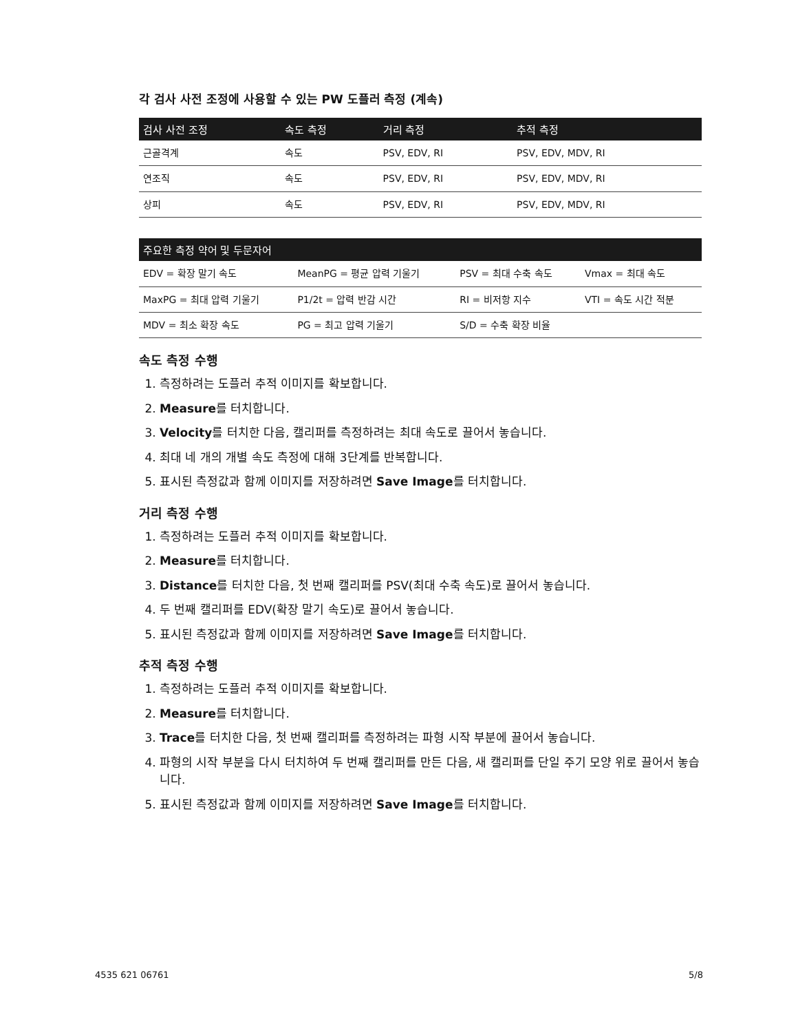각 검사 사전 조정에 사용할 수 있는 PW 도플러 측정 (계속)
| 검사 사전 조정 | 속도 측정 | 거리 측정 | 추적 측정 |
| --- | --- | --- | --- |
| 근골격계 | 속도 | PSV, EDV, RI | PSV, EDV, MDV, RI |
| 연조직 | 속도 | PSV, EDV, RI | PSV, EDV, MDV, RI |
| 상피 | 속도 | PSV, EDV, RI | PSV, EDV, MDV, RI |
| 주요한 측정 약어 및 두문자어 | | | |
| --- | --- | --- | --- |
| EDV = 확장 말기 속도 | MeanPG = 평균 압력 기울기 | PSV = 최대 수축 속도 | Vmax = 최대 속도 |
| MaxPG = 최대 압력 기울기 | P1/2t = 압력 반감 시간 | RI = 비저항 지수 | VTI = 속도 시간 적분 |
| MDV = 최소 확장 속도 | PG = 최고 압력 기울기 | S/D = 수축 확장 비율 | |
속도 측정 수행
1. 측정하려는 도플러 추적 이미지를 확보합니다.
2. Measure를 터치합니다.
3. Velocity를 터치한 다음, 캘리퍼를 측정하려는 최대 속도로 끌어서 놓습니다.
4. 최대 네 개의 개별 속도 측정에 대해 3단계를 반복합니다.
5. 표시된 측정값과 함께 이미지를 저장하려면 Save Image를 터치합니다.
거리 측정 수행
1. 측정하려는 도플러 추적 이미지를 확보합니다.
2. Measure를 터치합니다.
3. Distance를 터치한 다음, 첫 번째 캘리퍼를 PSV(최대 수축 속도)로 끌어서 놓습니다.
4. 두 번째 캘리퍼를 EDV(확장 말기 속도)로 끌어서 놓습니다.
5. 표시된 측정값과 함께 이미지를 저장하려면 Save Image를 터치합니다.
추적 측정 수행
1. 측정하려는 도플러 추적 이미지를 확보합니다.
2. Measure를 터치합니다.
3. Trace를 터치한 다음, 첫 번째 캘리퍼를 측정하려는 파형 시작 부분에 끌어서 놓습니다.
4. 파형의 시작 부분을 다시 터치하여 두 번째 캘리퍼를 만든 다음, 새 캘리퍼를 단일 주기 모양 위로 끌어서 놓습니다.
5. 표시된 측정값과 함께 이미지를 저장하려면 Save Image를 터치합니다.
4535 621 06761 5/8